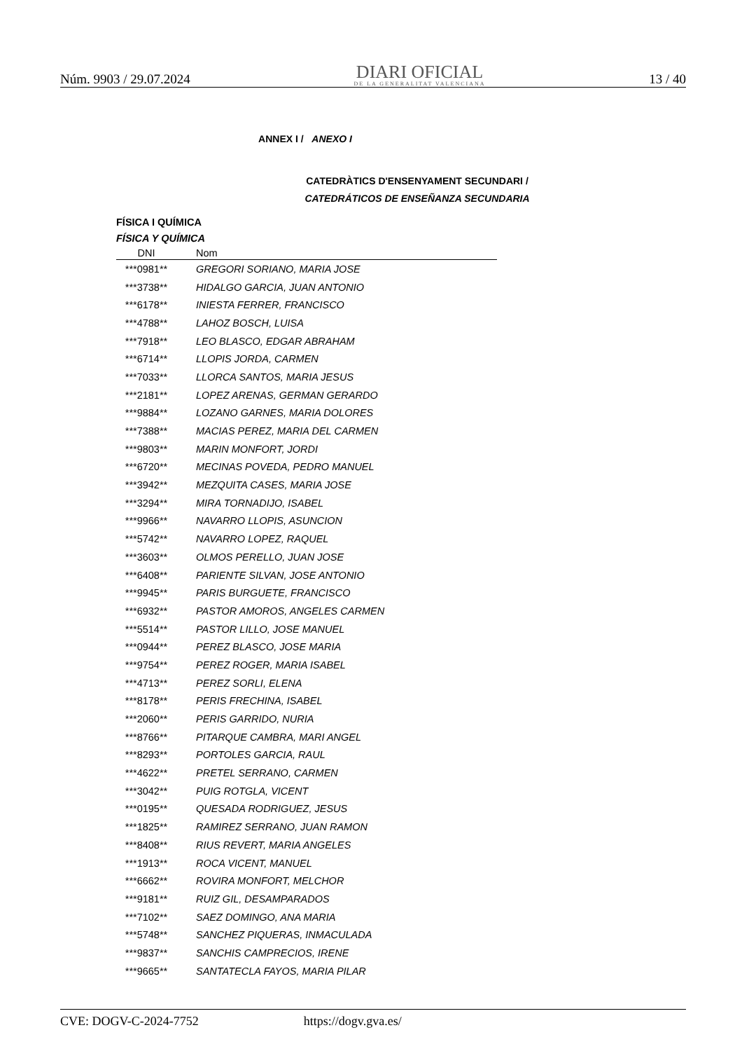Núm. 9903 / 29.07.2024
DIARI OFICIAL
DE LA GENERALITAT VALENCIANA
13 / 40
ANNEX I / ANEXO I
CATEDRÀTICS D'ENSENYAMENT SECUNDARI /
CATEDRÁTICOS DE ENSEÑANZA SECUNDARIA
FÍSICA I QUÍMICA
FÍSICA Y QUÍMICA
| DNI | Nom |
| --- | --- |
| ***0981** | GREGORI SORIANO, MARIA JOSE |
| ***3738** | HIDALGO GARCIA, JUAN ANTONIO |
| ***6178** | INIESTA FERRER, FRANCISCO |
| ***4788** | LAHOZ BOSCH, LUISA |
| ***7918** | LEO BLASCO, EDGAR ABRAHAM |
| ***6714** | LLOPIS JORDA, CARMEN |
| ***7033** | LLORCA SANTOS, MARIA JESUS |
| ***2181** | LOPEZ ARENAS, GERMAN GERARDO |
| ***9884** | LOZANO GARNES, MARIA DOLORES |
| ***7388** | MACIAS PEREZ, MARIA DEL CARMEN |
| ***9803** | MARIN MONFORT, JORDI |
| ***6720** | MECINAS POVEDA, PEDRO MANUEL |
| ***3942** | MEZQUITA CASES, MARIA JOSE |
| ***3294** | MIRA TORNADIJO, ISABEL |
| ***9966** | NAVARRO LLOPIS, ASUNCION |
| ***5742** | NAVARRO LOPEZ, RAQUEL |
| ***3603** | OLMOS PERELLO, JUAN JOSE |
| ***6408** | PARIENTE SILVAN, JOSE ANTONIO |
| ***9945** | PARIS BURGUETE, FRANCISCO |
| ***6932** | PASTOR AMOROS, ANGELES CARMEN |
| ***5514** | PASTOR LILLO, JOSE MANUEL |
| ***0944** | PEREZ BLASCO, JOSE MARIA |
| ***9754** | PEREZ ROGER, MARIA ISABEL |
| ***4713** | PEREZ SORLI, ELENA |
| ***8178** | PERIS FRECHINA, ISABEL |
| ***2060** | PERIS GARRIDO, NURIA |
| ***8766** | PITARQUE CAMBRA, MARI ANGEL |
| ***8293** | PORTOLES GARCIA, RAUL |
| ***4622** | PRETEL SERRANO, CARMEN |
| ***3042** | PUIG ROTGLA, VICENT |
| ***0195** | QUESADA RODRIGUEZ, JESUS |
| ***1825** | RAMIREZ SERRANO, JUAN RAMON |
| ***8408** | RIUS REVERT, MARIA ANGELES |
| ***1913** | ROCA VICENT, MANUEL |
| ***6662** | ROVIRA MONFORT, MELCHOR |
| ***9181** | RUIZ GIL, DESAMPARADOS |
| ***7102** | SAEZ DOMINGO, ANA MARIA |
| ***5748** | SANCHEZ PIQUERAS, INMACULADA |
| ***9837** | SANCHIS CAMPRECIOS, IRENE |
| ***9665** | SANTATECLA FAYOS, MARIA PILAR |
CVE: DOGV-C-2024-7752 https://dogv.gva.es/